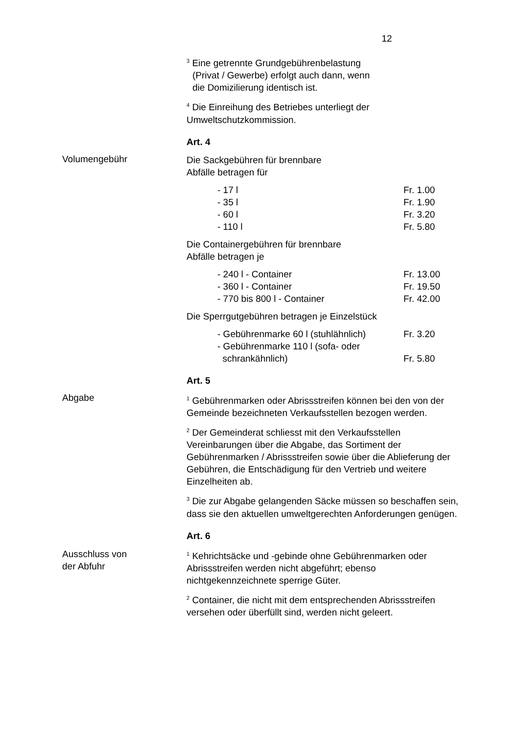12
<sup>3</sup> Eine getrennte Grundgebührenbelastung
(Privat / Gewerbe) erfolgt auch dann, wenn
die Domizilierung identisch ist.
<sup>4</sup> Die Einreihung des Betriebes unterliegt der Umweltschutzkommission.
Art. 4
Volumengebühr
Die Sackgebühren für brennbare
Abfälle betragen für
- 17 l Fr. 1.00
- 35 l Fr. 1.90
- 60 l Fr. 3.20
- 110 l Fr. 5.80
Die Containergebühren für brennbare
Abfälle betragen je
- 240 l - Container Fr. 13.00
- 360 l - Container Fr. 19.50
- 770 bis 800 l - Container Fr. 42.00
Die Sperrgutgebühren betragen je Einzelstück
- Gebührenmarke 60 l (stuhlähnlich) Fr. 3.20
- Gebührenmarke 110 l (sofa- oder
schrankähnlich) Fr. 5.80
Art. 5
Abgabe
<sup>1</sup> Gebührenmarken oder Abrissstreifen können bei den von der Gemeinde bezeichneten Verkaufsstellen bezogen werden.
<sup>2</sup> Der Gemeinderat schliesst mit den Verkaufsstellen Vereinbarungen über die Abgabe, das Sortiment der Gebührenmarken / Abrissstreifen sowie über die Ablieferung der Gebühren, die Entschädigung für den Vertrieb und weitere Einzelheiten ab.
<sup>3</sup> Die zur Abgabe gelangenden Säcke müssen so beschaffen sein, dass sie den aktuellen umweltgerechten Anforderungen genügen.
Art. 6
Ausschluss von
der Abfuhr
<sup>1</sup> Kehrichtsäcke und -gebinde ohne Gebührenmarken oder Abrissstreifen werden nicht abgeführt; ebenso nichtgekennzeichnete sperrige Güter.
<sup>2</sup> Container, die nicht mit dem entsprechenden Abrissstreifen versehen oder überfüllt sind, werden nicht geleert.